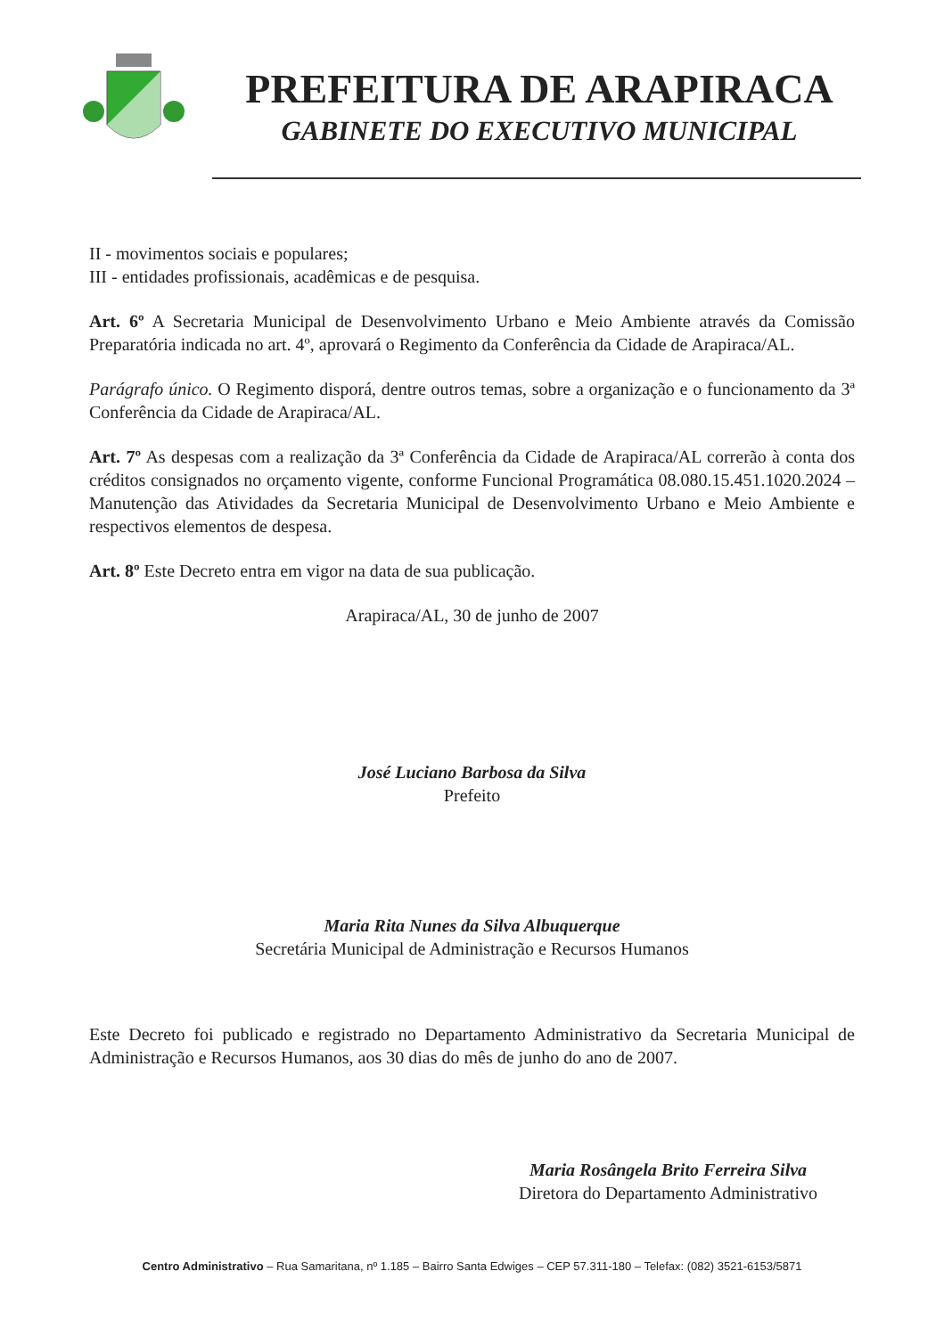PREFEITURA DE ARAPIRACA
GABINETE DO EXECUTIVO MUNICIPAL
II - movimentos sociais e populares;
III - entidades profissionais, acadêmicas e de pesquisa.
Art. 6º A Secretaria Municipal de Desenvolvimento Urbano e Meio Ambiente através da Comissão Preparatória indicada no art. 4º, aprovará o Regimento da Conferência da Cidade de Arapiraca/AL.
Parágrafo único. O Regimento disporá, dentre outros temas, sobre a organização e o funcionamento da 3ª Conferência da Cidade de Arapiraca/AL.
Art. 7º As despesas com a realização da 3ª Conferência da Cidade de Arapiraca/AL correrão à conta dos créditos consignados no orçamento vigente, conforme Funcional Programática 08.080.15.451.1020.2024 – Manutenção das Atividades da Secretaria Municipal de Desenvolvimento Urbano e Meio Ambiente e respectivos elementos de despesa.
Art. 8º Este Decreto entra em vigor na data de sua publicação.
Arapiraca/AL, 30 de junho de 2007
José Luciano Barbosa da Silva
Prefeito
Maria Rita Nunes da Silva Albuquerque
Secretária Municipal de Administração e Recursos Humanos
Este Decreto foi publicado e registrado no Departamento Administrativo da Secretaria Municipal de Administração e Recursos Humanos, aos 30 dias do mês de junho do ano de 2007.
Maria Rosângela Brito Ferreira Silva
Diretora do Departamento Administrativo
Centro Administrativo – Rua Samaritana, nº 1.185 – Bairro Santa Edwiges – CEP 57.311-180 – Telefax: (082) 3521-6153/5871